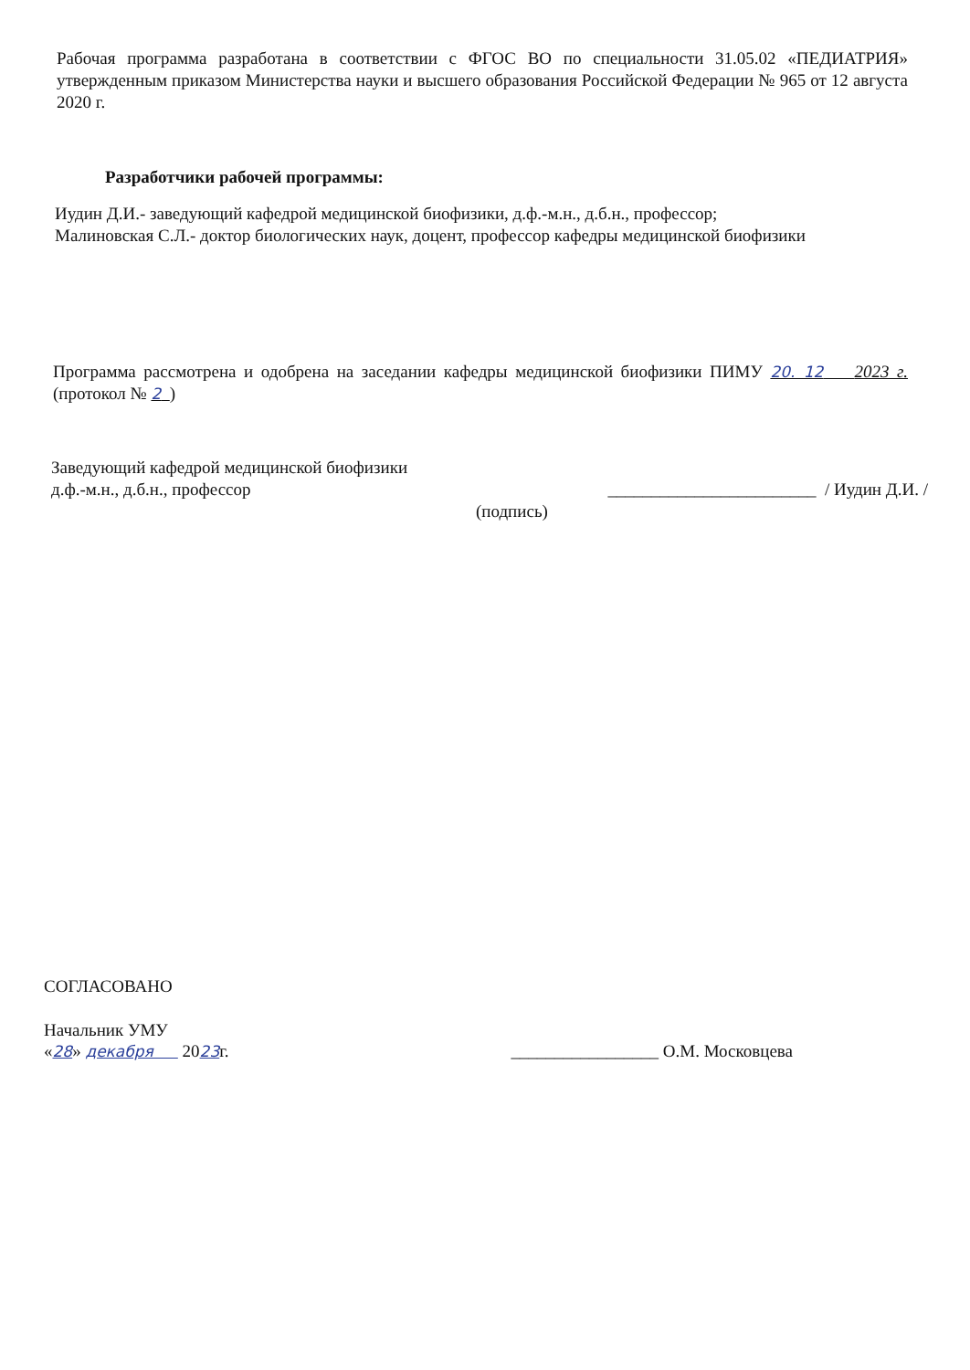Рабочая программа разработана в соответствии с ФГОС ВО по специальности 31.05.02 «ПЕДИАТРИЯ» утвержденным приказом Министерства науки и высшего образования Российской Федерации № 965 от 12 августа 2020 г.
Разработчики рабочей программы:
Иудин Д.И.- заведующий кафедрой медицинской биофизики, д.ф.-м.н., д.б.н., профессор;
Малиновская С.Л.- доктор биологических наук, доцент, профессор кафедры медицинской биофизики
Программа рассмотрена и одобрена на заседании кафедры медицинской биофизики ПИМУ 20. 12 2023 г. (протокол № 2 )
Заведующий кафедрой медицинской биофизики
д.ф.-м.н., д.б.н., профессор ________________________ / Иудин Д.И. /
(подпись)
СОГЛАСОВАНО
Начальник УМУ
«28» декабря 2023г. _________________ О.М. Московцева